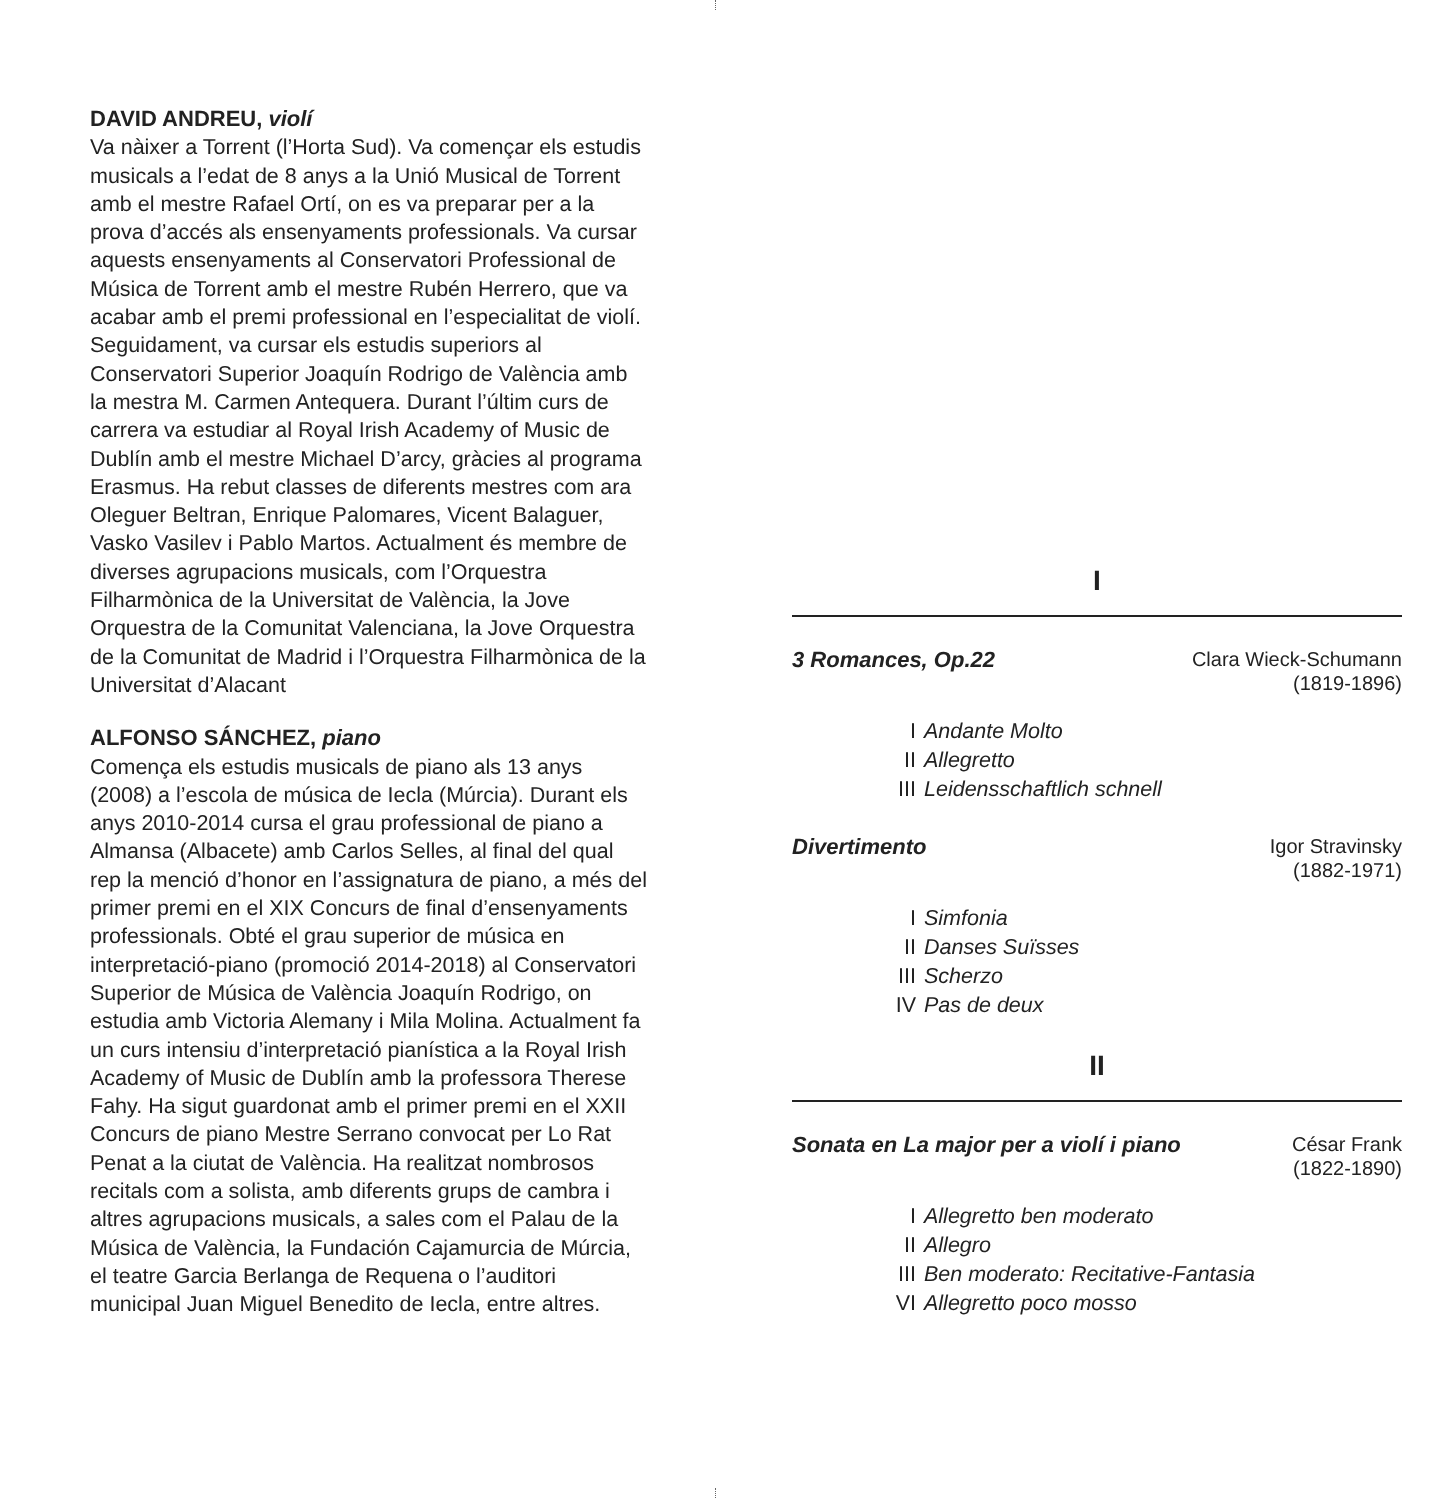DAVID ANDREU, violí
Va nàixer a Torrent (l’Horta Sud). Va començar els estudis musicals a l’edat de 8 anys a la Unió Musical de Torrent amb el mestre Rafael Ortí, on es va preparar per a la prova d’accés als ensenyaments professionals. Va cursar aquests ensenyaments al Conservatori Professional de Música de Torrent amb el mestre Rubén Herrero, que va acabar amb el premi professional en l’especialitat de violí. Seguidament, va cursar els estudis superiors al Conservatori Superior Joaquín Rodrigo de València amb la mestra M. Carmen Antequera. Durant l’últim curs de carrera va estudiar al Royal Irish Academy of Music de Dublín amb el mestre Michael D’arcy, gràcies al programa Erasmus. Ha rebut classes de diferents mestres com ara Oleguer Beltran, Enrique Palomares, Vicent Balaguer, Vasko Vasilev i Pablo Martos. Actualment és membre de diverses agrupacions musicals, com l’Orquestra Filharmònica de la Universitat de València, la Jove Orquestra de la Comunitat Valenciana, la Jove Orquestra de la Comunitat de Madrid i l’Orquestra Filharmònica de la Universitat d’Alacant
ALFONSO SÁNCHEZ, piano
Comença els estudis musicals de piano als 13 anys (2008) a l’escola de música de Iecla (Múrcia). Durant els anys 2010-2014 cursa el grau professional de piano a Almansa (Albacete) amb Carlos Selles, al final del qual rep la menció d’honor en l’assignatura de piano, a més del primer premi en el XIX Concurs de final d’ensenyaments professionals. Obté el grau superior de música en interpretació-piano (promoció 2014-2018) al Conservatori Superior de Música de València Joaquín Rodrigo, on estudia amb Victoria Alemany i Mila Molina. Actualment fa un curs intensiu d’interpretació pianística a la Royal Irish Academy of Music de Dublín amb la professora Therese Fahy. Ha sigut guardonat amb el primer premi en el XXII Concurs de piano Mestre Serrano convocat per Lo Rat Penat a la ciutat de València. Ha realitzat nombrosos recitals com a solista, amb diferents grups de cambra i altres agrupacions musicals, a sales com el Palau de la Música de València, la Fundación Cajamurcia de Múrcia, el teatre Garcia Berlanga de Requena o l’auditori municipal Juan Miguel Benedito de Iecla, entre altres.
I
3 Romances, Op.22 Clara Wieck-Schumann
(1819-1896)
I Andante Molto
II Allegretto
III Leidensschaftlich schnell
Divertimento Igor Stravinsky
(1882-1971)
I Simfonia
II Danses Suïsses
III Scherzo
IV Pas de deux
II
Sonata en La major per a violí i piano César Frank
(1822-1890)
I Allegretto ben moderato
II Allegro
III Ben moderato: Recitative-Fantasia
VI Allegretto poco mosso